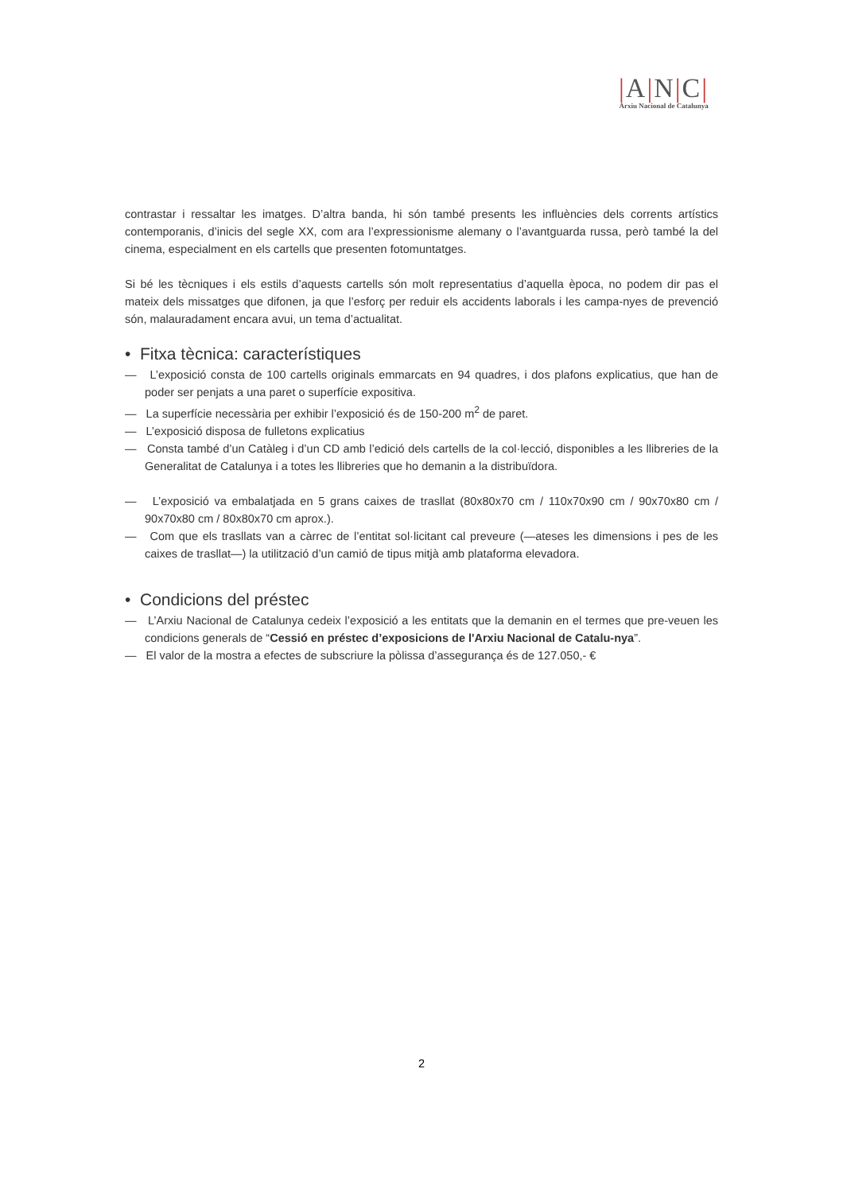|A|N|C|
Arxiu Nacional de Catalunya
contrastar i ressaltar les imatges. D’altra banda, hi són també presents les influències dels corrents artístics contemporanis, d’inicis del segle XX, com ara l’expressionisme alemany o l’avantguarda russa, però també la del cinema, especialment en els cartells que presenten fotomuntatges.
Si bé les tècniques i els estils d’aquests cartells són molt representatius d’aquella època, no podem dir pas el mateix dels missatges que difonen, ja que l’esforç per reduir els accidents laborals i les campa-nyes de prevenció són, malauradament encara avui, un tema d’actualitat.
• Fitxa tècnica: característiques
— L’exposició consta de 100 cartells originals emmarcats en 94 quadres, i dos plafons explicatius, que han de poder ser penjats a una paret o superfície expositiva.
— La superfície necessària per exhibir l’exposició és de 150-200 m<sup>2</sup> de paret.
— L’exposició disposa de fulletons explicatius
— Consta també d’un Catàleg i d’un CD amb l’edició dels cartells de la col·lecció, disponibles a les llibreries de la Generalitat de Catalunya i a totes les llibreries que ho demanin a la distribuïdora.
— L’exposició va embalatjada en 5 grans caixes de trasllat (80x80x70 cm / 110x70x90 cm / 90x70x80 cm / 90x70x80 cm / 80x80x70 cm aprox.).
— Com que els trasllats van a càrrec de l’entitat sol·licitant cal preveure (—ateses les dimensions i pes de les caixes de trasllat—) la utilització d’un camió de tipus mitjà amb plataforma elevadora.
• Condicions del préstec
— L’Arxiu Nacional de Catalunya cedeix l’exposició a les entitats que la demanin en el termes que pre-veuen les condicions generals de “Cessió en préstec d’exposicions de l'Arxiu Nacional de Catalu-nya”.
— El valor de la mostra a efectes de subscriure la pòlissa d’assegurança és de 127.050,- €
2